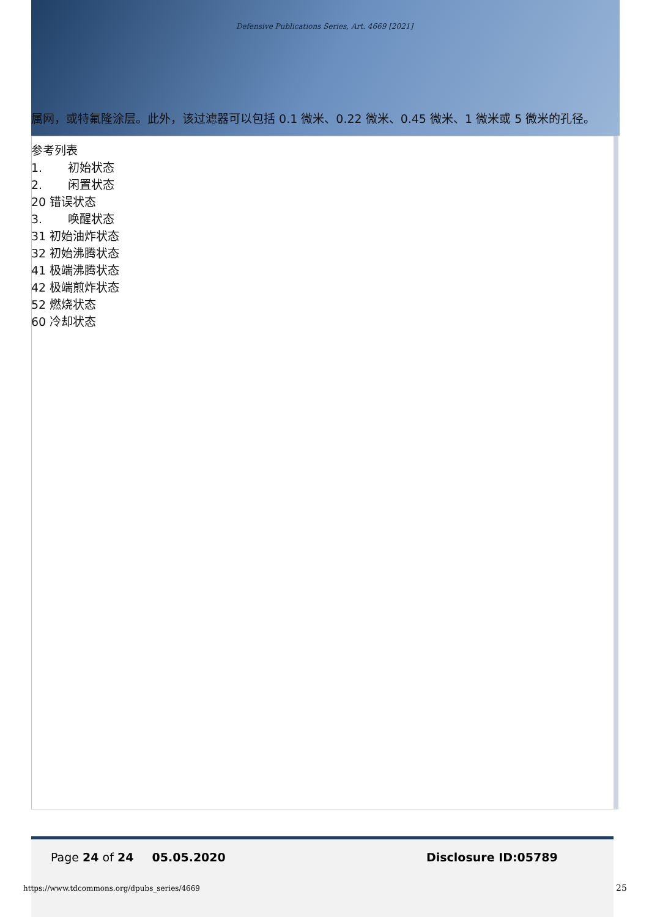Defensive Publications Series, Art. 4669 [2021]
属网，或特氟隆涂层。此外，该过滤器可以包括 0.1 微米、0.22 微米、0.45 微米、1 微米或 5 微米的孔径。
参考列表
1. 初始状态
2. 闲置状态
20 错误状态
3. 唤醒状态
31 初始油炸状态
32 初始沸腾状态
41 极端沸腾状态
42 极端煎炸状态
52 燃烧状态
60 冷却状态
Page 24 of 24 05.05.2020 Disclosure ID:05789
https://www.tdcommons.org/dpubs_series/4669
25